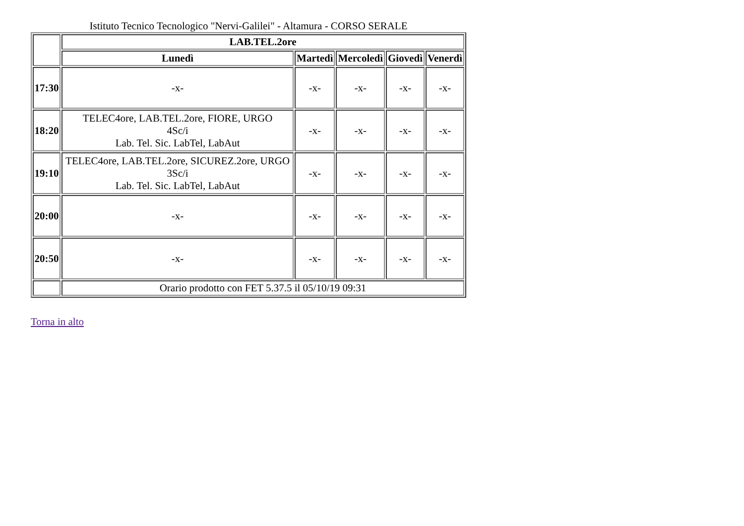Istituto Tecnico Tecnologico "Nervi-Galilei" - Altamura - CORSO SERALE
| | LAB.TEL.2ore | | | | |
| --- | --- | --- | --- | --- | --- |
| | Lunedì | Martedì | Mercoledì | Giovedì | Venerdì |
| 17:30 | -x- | -x- | -x- | -x- | -x- |
| 18:20 | TELEC4ore, LAB.TEL.2ore, FIORE, URGO 4Sc/i Lab. Tel. Sic. LabTel, LabAut | -x- | -x- | -x- | -x- |
| 19:10 | TELEC4ore, LAB.TEL.2ore, SICUREZ.2ore, URGO 3Sc/i Lab. Tel. Sic. LabTel, LabAut | -x- | -x- | -x- | -x- |
| 20:00 | -x- | -x- | -x- | -x- | -x- |
| 20:50 | -x- | -x- | -x- | -x- | -x- |
| | Orario prodotto con FET 5.37.5 il 05/10/19 09:31 | | | | |
Torna in alto